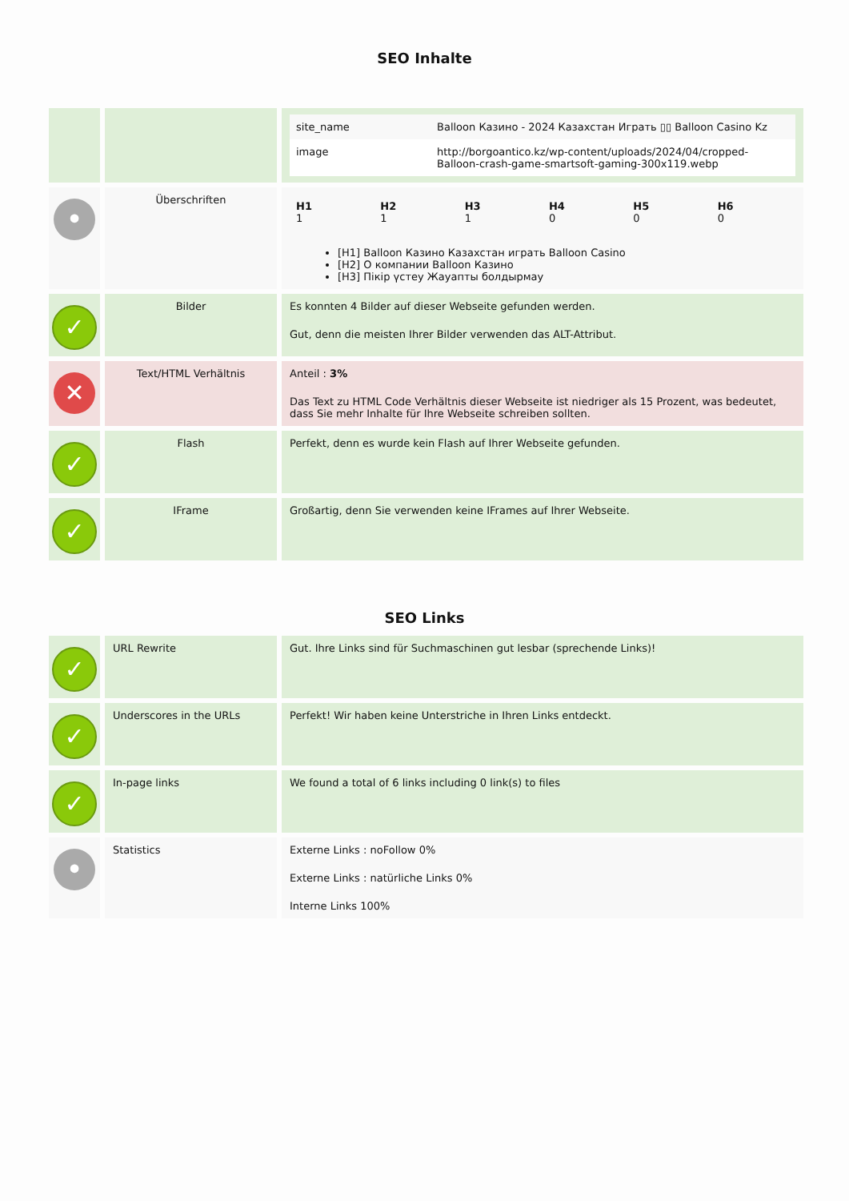SEO Inhalte
| | | / site_name / Balloon Казино - 2024 Казахстан Играть ▯▯ Balloon Casino Kz / / image / http://borgoantico.kz/wp-content/uploads/2024/04/cropped-Balloon-crash-game-smartsoft-gaming-300x119.webp / |
| • | Überschriften | / H1 1 / H2 1 / H3 1 / H4 0 / H5 0 / H6 0 / [H1] Balloon Казино Казахстан играть Balloon Casino [H2] О компании Balloon Казино [H3] Пікір үстеу Жауапты болдырмау |
| ✓ | Bilder | Es konnten 4 Bilder auf dieser Webseite gefunden werden. Gut, denn die meisten Ihrer Bilder verwenden das ALT-Attribut. |
| ✕ | Text/HTML Verhältnis | Anteil : 3% Das Text zu HTML Code Verhältnis dieser Webseite ist niedriger als 15 Prozent, was bedeutet, dass Sie mehr Inhalte für Ihre Webseite schreiben sollten. |
| ✓ | Flash | Perfekt, denn es wurde kein Flash auf Ihrer Webseite gefunden. |
| ✓ | IFrame | Großartig, denn Sie verwenden keine IFrames auf Ihrer Webseite. |
SEO Links
| ✓ | URL Rewrite | Gut. Ihre Links sind für Suchmaschinen gut lesbar (sprechende Links)! |
| ✓ | Underscores in the URLs | Perfekt! Wir haben keine Unterstriche in Ihren Links entdeckt. |
| ✓ | In-page links | We found a total of 6 links including 0 link(s) to files |
| • | Statistics | Externe Links : noFollow 0% Externe Links : natürliche Links 0% Interne Links 100% |